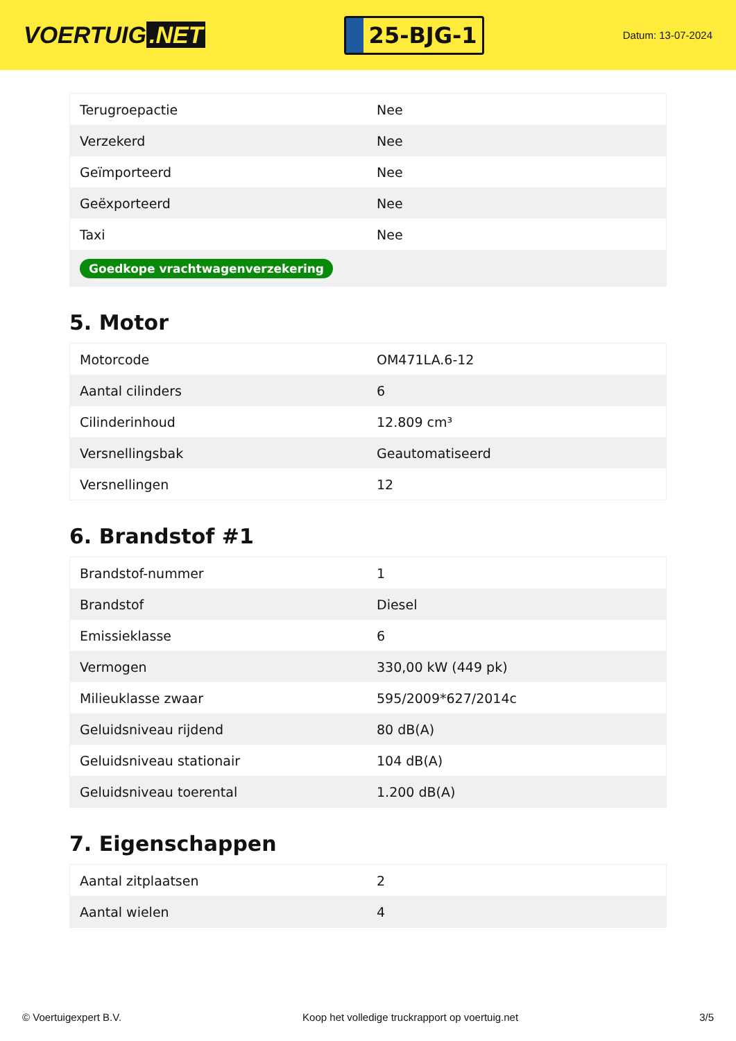VOERTUIG.NET
25-BJG-1
Datum: 13-07-2024
| Terugroepactie | Nee |
| Verzekerd | Nee |
| Geïmporteerd | Nee |
| Geëxporteerd | Nee |
| Taxi | Nee |
| Goedkope vrachtwagenverzekering | |
5. Motor
| Motorcode | OM471LA.6-12 |
| Aantal cilinders | 6 |
| Cilinderinhoud | 12.809 cm³ |
| Versnellingsbak | Geautomatiseerd |
| Versnellingen | 12 |
6. Brandstof #1
| Brandstof-nummer | 1 |
| Brandstof | Diesel |
| Emissieklasse | 6 |
| Vermogen | 330,00 kW (449 pk) |
| Milieuklasse zwaar | 595/2009*627/2014c |
| Geluidsniveau rijdend | 80 dB(A) |
| Geluidsniveau stationair | 104 dB(A) |
| Geluidsniveau toerental | 1.200 dB(A) |
7. Eigenschappen
| Aantal zitplaatsen | 2 |
| Aantal wielen | 4 |
© Voertuigexpert B.V. Koop het volledige truckrapport op voertuig.net 3/5